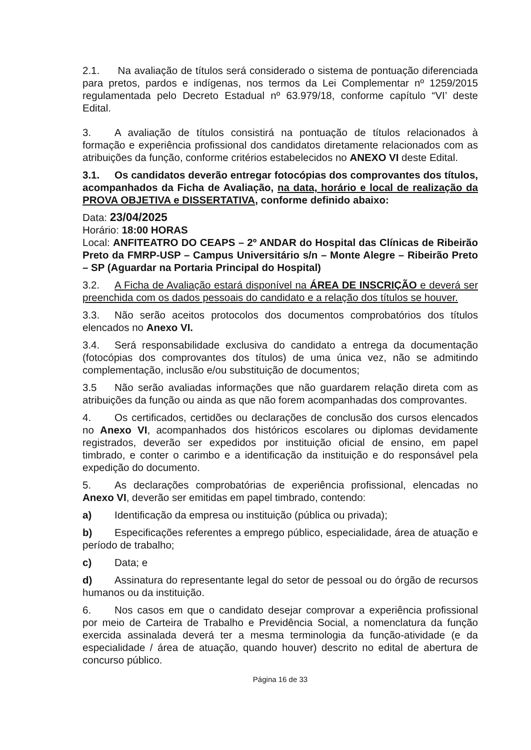2.1. Na avaliação de títulos será considerado o sistema de pontuação diferenciada para pretos, pardos e indígenas, nos termos da Lei Complementar nº 1259/2015 regulamentada pelo Decreto Estadual nº 63.979/18, conforme capítulo “VI’ deste Edital.
3. A avaliação de títulos consistirá na pontuação de títulos relacionados à formação e experiência profissional dos candidatos diretamente relacionados com as atribuições da função, conforme critérios estabelecidos no ANEXO VI deste Edital.
3.1. Os candidatos deverão entregar fotocópias dos comprovantes dos títulos, acompanhados da Ficha de Avaliação, na data, horário e local de realização da PROVA OBJETIVA e DISSERTATIVA, conforme definido abaixo:
Data: 23/04/2025
Horário: 18:00 HORAS
Local: ANFITEATRO DO CEAPS – 2º ANDAR do Hospital das Clínicas de Ribeirão Preto da FMRP-USP – Campus Universitário s/n – Monte Alegre – Ribeirão Preto – SP (Aguardar na Portaria Principal do Hospital)
3.2. A Ficha de Avaliação estará disponível na ÁREA DE INSCRIÇÃO e deverá ser preenchida com os dados pessoais do candidato e a relação dos títulos se houver.
3.3. Não serão aceitos protocolos dos documentos comprobatórios dos títulos elencados no Anexo VI.
3.4. Será responsabilidade exclusiva do candidato a entrega da documentação (fotocópias dos comprovantes dos títulos) de uma única vez, não se admitindo complementação, inclusão e/ou substituição de documentos;
3.5 Não serão avaliadas informações que não guardarem relação direta com as atribuições da função ou ainda as que não forem acompanhadas dos comprovantes.
4. Os certificados, certidões ou declarações de conclusão dos cursos elencados no Anexo VI, acompanhados dos históricos escolares ou diplomas devidamente registrados, deverão ser expedidos por instituição oficial de ensino, em papel timbrado, e conter o carimbo e a identificação da instituição e do responsável pela expedição do documento.
5. As declarações comprobatórias de experiência profissional, elencadas no Anexo VI, deverão ser emitidas em papel timbrado, contendo:
a) Identificação da empresa ou instituição (pública ou privada);
b) Especificações referentes a emprego público, especialidade, área de atuação e período de trabalho;
c) Data; e
d) Assinatura do representante legal do setor de pessoal ou do órgão de recursos humanos ou da instituição.
6. Nos casos em que o candidato desejar comprovar a experiência profissional por meio de Carteira de Trabalho e Previdência Social, a nomenclatura da função exercida assinalada deverá ter a mesma terminologia da função-atividade (e da especialidade / área de atuação, quando houver) descrito no edital de abertura de concurso público.
Página 16 de 33